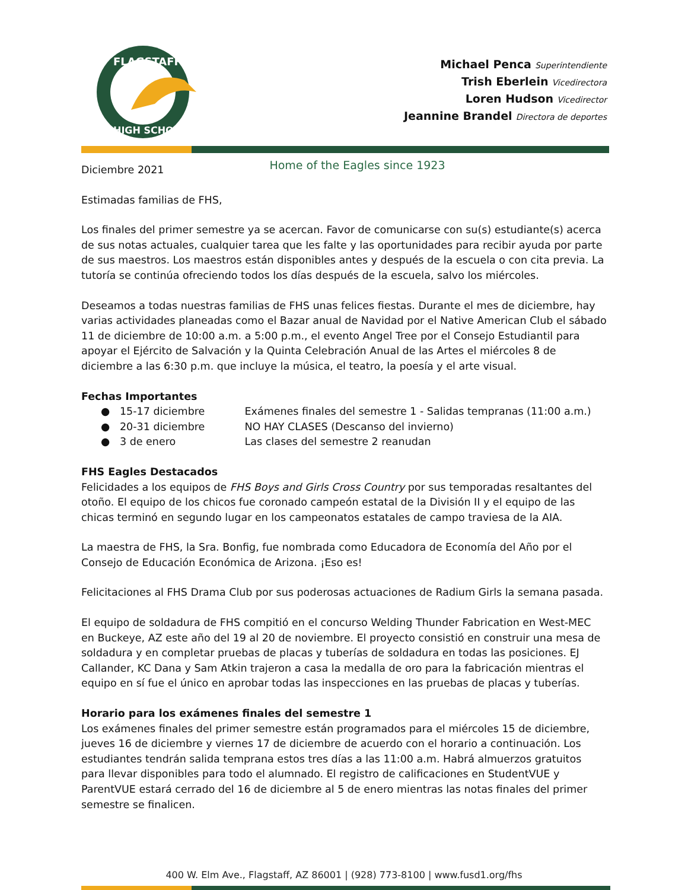FLAGSTAFF
HIGH SCHOOL
Michael Penca Superintendiente
Trish Eberlein Vicedirectora
Loren Hudson Vicedirector
Jeannine Brandel Directora de deportes
Diciembre 2021
Home of the Eagles since 1923
Estimadas familias de FHS,
Los finales del primer semestre ya se acercan. Favor de comunicarse con su(s) estudiante(s) acerca de sus notas actuales, cualquier tarea que les falte y las oportunidades para recibir ayuda por parte de sus maestros. Los maestros están disponibles antes y después de la escuela o con cita previa. La tutoría se continúa ofreciendo todos los días después de la escuela, salvo los miércoles.
Deseamos a todas nuestras familias de FHS unas felices fiestas. Durante el mes de diciembre, hay varias actividades planeadas como el Bazar anual de Navidad por el Native American Club el sábado 11 de diciembre de 10:00 a.m. a 5:00 p.m., el evento Angel Tree por el Consejo Estudiantil para apoyar el Ejército de Salvación y la Quinta Celebración Anual de las Artes el miércoles 8 de diciembre a las 6:30 p.m. que incluye la música, el teatro, la poesía y el arte visual.
Fechas Importantes
● 15-17 diciembre Exámenes finales del semestre 1 - Salidas tempranas (11:00 a.m.)
● 20-31 diciembre NO HAY CLASES (Descanso del invierno)
● 3 de enero Las clases del semestre 2 reanudan
FHS Eagles Destacados
Felicidades a los equipos de FHS Boys and Girls Cross Country por sus temporadas resaltantes del otoño. El equipo de los chicos fue coronado campeón estatal de la División II y el equipo de las chicas terminó en segundo lugar en los campeonatos estatales de campo traviesa de la AIA.
La maestra de FHS, la Sra. Bonfig, fue nombrada como Educadora de Economía del Año por el Consejo de Educación Económica de Arizona. ¡Eso es!
Felicitaciones al FHS Drama Club por sus poderosas actuaciones de Radium Girls la semana pasada.
El equipo de soldadura de FHS compitió en el concurso Welding Thunder Fabrication en West-MEC en Buckeye, AZ este año del 19 al 20 de noviembre. El proyecto consistió en construir una mesa de soldadura y en completar pruebas de placas y tuberías de soldadura en todas las posiciones. EJ Callander, KC Dana y Sam Atkin trajeron a casa la medalla de oro para la fabricación mientras el equipo en sí fue el único en aprobar todas las inspecciones en las pruebas de placas y tuberías.
Horario para los exámenes finales del semestre 1
Los exámenes finales del primer semestre están programados para el miércoles 15 de diciembre, jueves 16 de diciembre y viernes 17 de diciembre de acuerdo con el horario a continuación. Los estudiantes tendrán salida temprana estos tres días a las 11:00 a.m. Habrá almuerzos gratuitos para llevar disponibles para todo el alumnado. El registro de calificaciones en StudentVUE y ParentVUE estará cerrado del 16 de diciembre al 5 de enero mientras las notas finales del primer semestre se finalicen.
400 W. Elm Ave., Flagstaff, AZ 86001 | (928) 773-8100 | www.fusd1.org/fhs